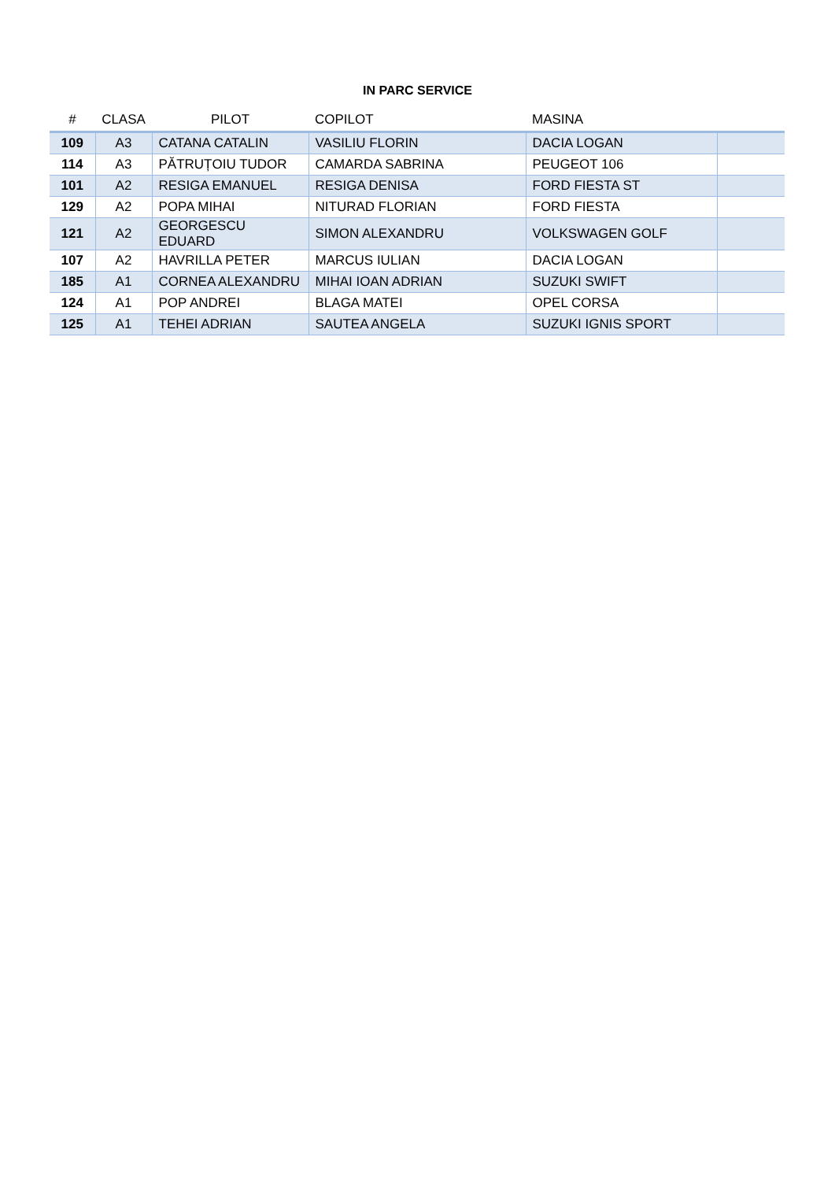IN PARC SERVICE
| # | CLASA | PILOT | COPILOT | MASINA | |
| --- | --- | --- | --- | --- | --- |
| 109 | A3 | CATANA CATALIN | VASILIU FLORIN | DACIA LOGAN | |
| 114 | A3 | PĂTRUȚOIU TUDOR | CAMARDA SABRINA | PEUGEOT 106 | |
| 101 | A2 | RESIGA EMANUEL | RESIGA DENISA | FORD FIESTA ST | |
| 129 | A2 | POPA MIHAI | NITURAD FLORIAN | FORD FIESTA | |
| 121 | A2 | GEORGESCU EDUARD | SIMON ALEXANDRU | VOLKSWAGEN GOLF | |
| 107 | A2 | HAVRILLA PETER | MARCUS IULIAN | DACIA LOGAN | |
| 185 | A1 | CORNEA ALEXANDRU | MIHAI IOAN ADRIAN | SUZUKI SWIFT | |
| 124 | A1 | POP ANDREI | BLAGA MATEI | OPEL CORSA | |
| 125 | A1 | TEHEI ADRIAN | SAUTEA ANGELA | SUZUKI IGNIS SPORT | |